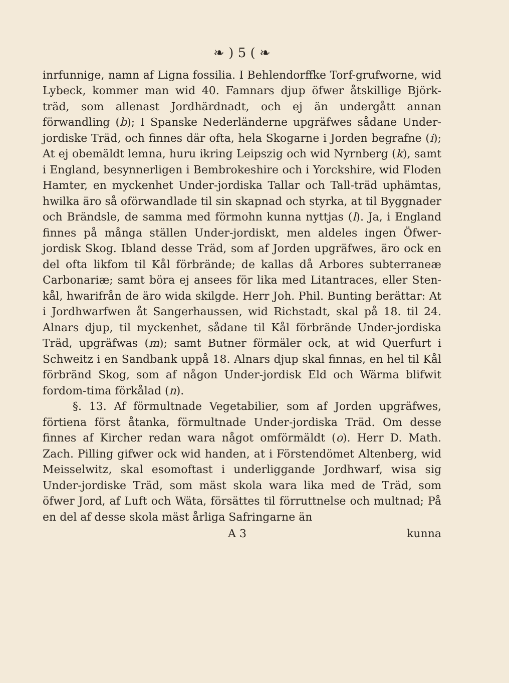❧ ) 5 ( ❧
inrfunnige, namn af Ligna fossilia. I Behlendorffke Torf-grufworne, wid Lybeck, kommer man wid 40. Famnars djup öfwer åtskillige Björk-träd, som allenast Jordhärdnadt, och ej än undergått annan förwandling (b); I Spanske Nederländerne upgräfwes sådane Under-jordiske Träd, och finnes där ofta, hela Skogarne i Jorden begrafne (i); At ej obemäldt lemna, huru ikring Leipszig och wid Nyrnberg (k), samt i England, besynnerligen i Bembrokeshire och i Yorckshire, wid Floden Hamter, en myckenhet Under-jordiska Tallar och Tall-träd uphämtas, hwilka äro så oförwandlade til sin skapnad och styrka, at til Byggnader och Brändsle, de samma med förmohn kunna nyttjas (l). Ja, i England finnes på många ställen Under-jordiskt, men aldeles ingen Öfwer-jordisk Skog. Ibland desse Träd, som af Jorden upgräfwes, äro ock en del ofta likfom til Kål förbrände; de kallas då Arbores subterraneæ Carbonariæ; samt böra ej ansees för lika med Litantraces, eller Sten-kål, hwarifrån de äro wida skilgde. Herr Joh. Phil. Bunting berättar: At i Jordhwarfwen åt Sangerhaussen, wid Richstadt, skal på 18. til 24. Alnars djup, til myckenhet, sådane til Kål förbrände Under-jordiska Träd, upgräfwas (m); samt Butner förmäler ock, at wid Querfurt i Schweitz i en Sandbank uppå 18. Alnars djup skal finnas, en hel til Kål förbränd Skog, som af någon Under-jordisk Eld och Wärma blifwit fordom-tima förkålad (n).
§. 13. Af förmultnade Vegetabilier, som af Jorden upgräfwes, förtiena först åtanka, förmultnade Under-jordiska Träd. Om desse finnes af Kircher redan wara något omförmäldt (o). Herr D. Math. Zach. Pilling gifwer ock wid handen, at i Förstendömet Altenberg, wid Meisselwitz, skal esomoftast i underliggande Jordhwarf, wisa sig Under-jordiske Träd, som mäst skola wara lika med de Träd, som öfwer Jord, af Luft och Wäta, försättes til förruttnelse och multnad; På en del af desse skola mäst årliga Safringarne än
A 3 kunna